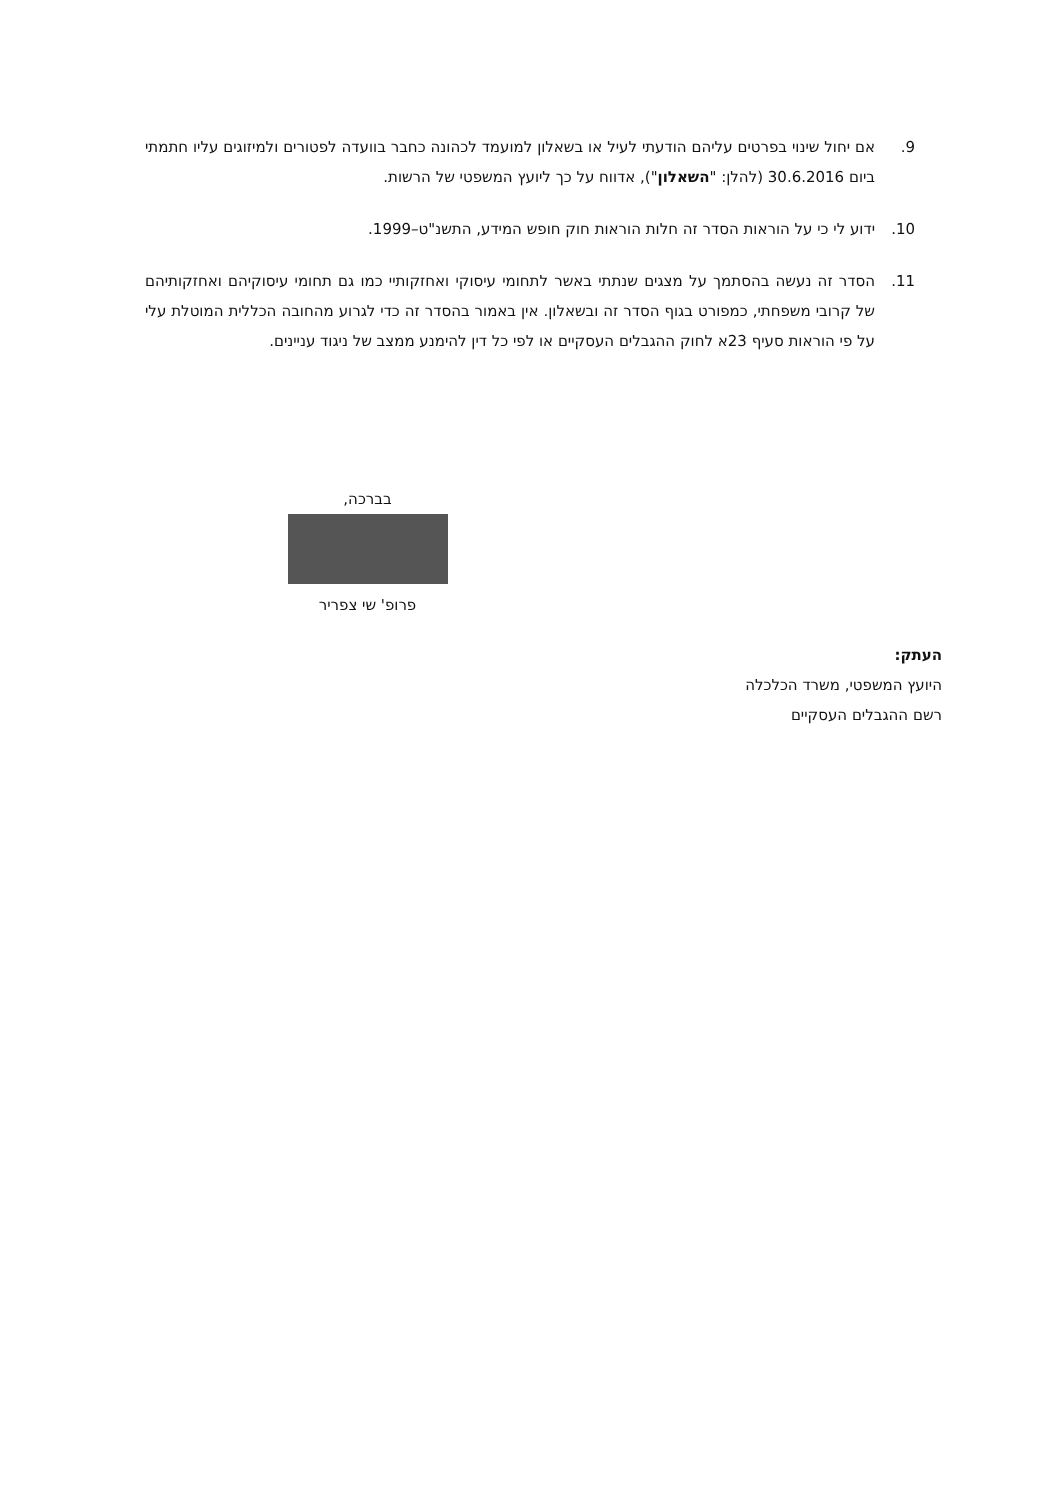9. אם יחול שינוי בפרטים עליהם הודעתי לעיל או בשאלון למועמד לכהונה כחבר בוועדה לפטורים ולמיזוגים עליו חתמתי ביום 30.6.2016 (להלן: "השאלון"), אדווח על כך ליועץ המשפטי של הרשות.
10. ידוע לי כי על הוראות הסדר זה חלות הוראות חוק חופש המידע, התשנ"ט–1999.
11. הסדר זה נעשה בהסתמך על מצגים שנתתי באשר לתחומי עיסוקי ואחזקותיי כמו גם תחומי עיסוקיהם ואחזקותיהם של קרובי משפחתי, כמפורט בגוף הסדר זה ובשאלון. אין באמור בהסדר זה כדי לגרוע מהחובה הכללית המוטלת עלי על פי הוראות סעיף 23א לחוק ההגבלים העסקיים או לפי כל דין להימנע ממצב של ניגוד עניינים.
בברכה,
פרופ' שי צפריר
העתק:
היועץ המשפטי, משרד הכלכלה
רשם ההגבלים העסקיים